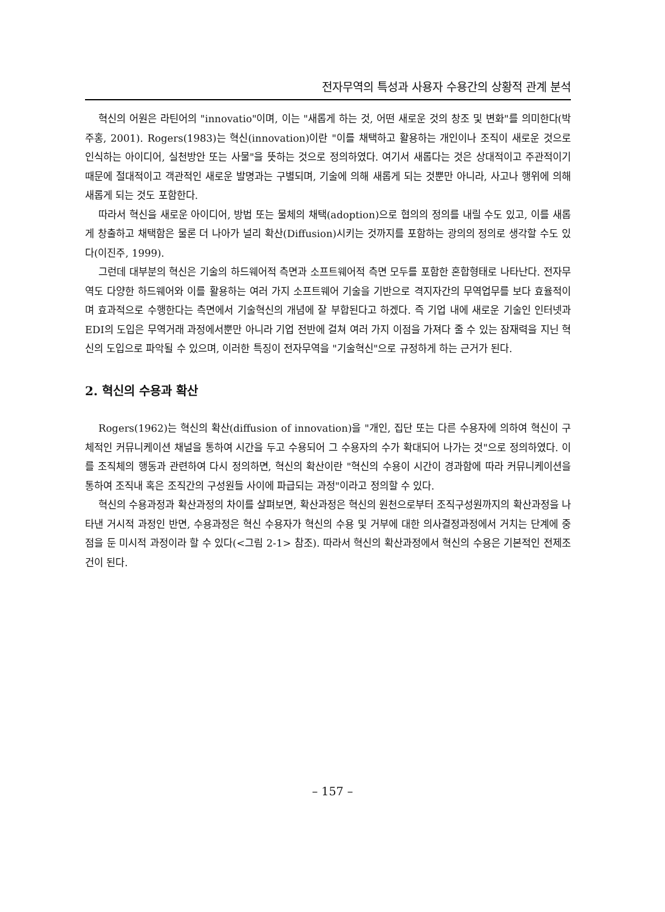전자무역의 특성과 사용자 수용간의 상황적 관계 분석
혁신의 어원은 라틴어의 "innovatio"이며, 이는 "새롭게 하는 것, 어떤 새로운 것의 창조 및 변화"를 의미한다(박주홍, 2001). Rogers(1983)는 혁신(innovation)이란 "이를 채택하고 활용하는 개인이나 조직이 새로운 것으로 인식하는 아이디어, 실천방안 또는 사물"을 뜻하는 것으로 정의하였다. 여기서 새롭다는 것은 상대적이고 주관적이기 때문에 절대적이고 객관적인 새로운 발명과는 구별되며, 기술에 의해 새롭게 되는 것뿐만 아니라, 사고나 행위에 의해 새롭게 되는 것도 포함한다.
따라서 혁신을 새로운 아이디어, 방법 또는 물체의 채택(adoption)으로 협의의 정의를 내릴 수도 있고, 이를 새롭게 창출하고 채택함은 물론 더 나아가 널리 확산(Diffusion)시키는 것까지를 포함하는 광의의 정의로 생각할 수도 있다(이진주, 1999).
그런데 대부분의 혁신은 기술의 하드웨어적 측면과 소프트웨어적 측면 모두를 포함한 혼합형태로 나타난다. 전자무역도 다양한 하드웨어와 이를 활용하는 여러 가지 소프트웨어 기술을 기반으로 격지자간의 무역업무를 보다 효율적이며 효과적으로 수행한다는 측면에서 기술혁신의 개념에 잘 부합된다고 하겠다. 즉 기업 내에 새로운 기술인 인터넷과 EDI의 도입은 무역거래 과정에서뿐만 아니라 기업 전반에 걸쳐 여러 가지 이점을 가져다 줄 수 있는 잠재력을 지닌 혁신의 도입으로 파악될 수 있으며, 이러한 특징이 전자무역을 "기술혁신"으로 규정하게 하는 근거가 된다.
2. 혁신의 수용과 확산
Rogers(1962)는 혁신의 확산(diffusion of innovation)을 "개인, 집단 또는 다른 수용자에 의하여 혁신이 구체적인 커뮤니케이션 채널을 통하여 시간을 두고 수용되어 그 수용자의 수가 확대되어 나가는 것"으로 정의하였다. 이를 조직체의 행동과 관련하여 다시 정의하면, 혁신의 확산이란 "혁신의 수용이 시간이 경과함에 따라 커뮤니케이션을 통하여 조직내 혹은 조직간의 구성원들 사이에 파급되는 과정"이라고 정의할 수 있다.
혁신의 수용과정과 확산과정의 차이를 살펴보면, 확산과정은 혁신의 원천으로부터 조직구성원까지의 확산과정을 나타낸 거시적 과정인 반면, 수용과정은 혁신 수용자가 혁신의 수용 및 거부에 대한 의사결정과정에서 거치는 단계에 중점을 둔 미시적 과정이라 할 수 있다(<그림 2-1> 참조). 따라서 혁신의 확산과정에서 혁신의 수용은 기본적인 전제조건이 된다.
– 157 –